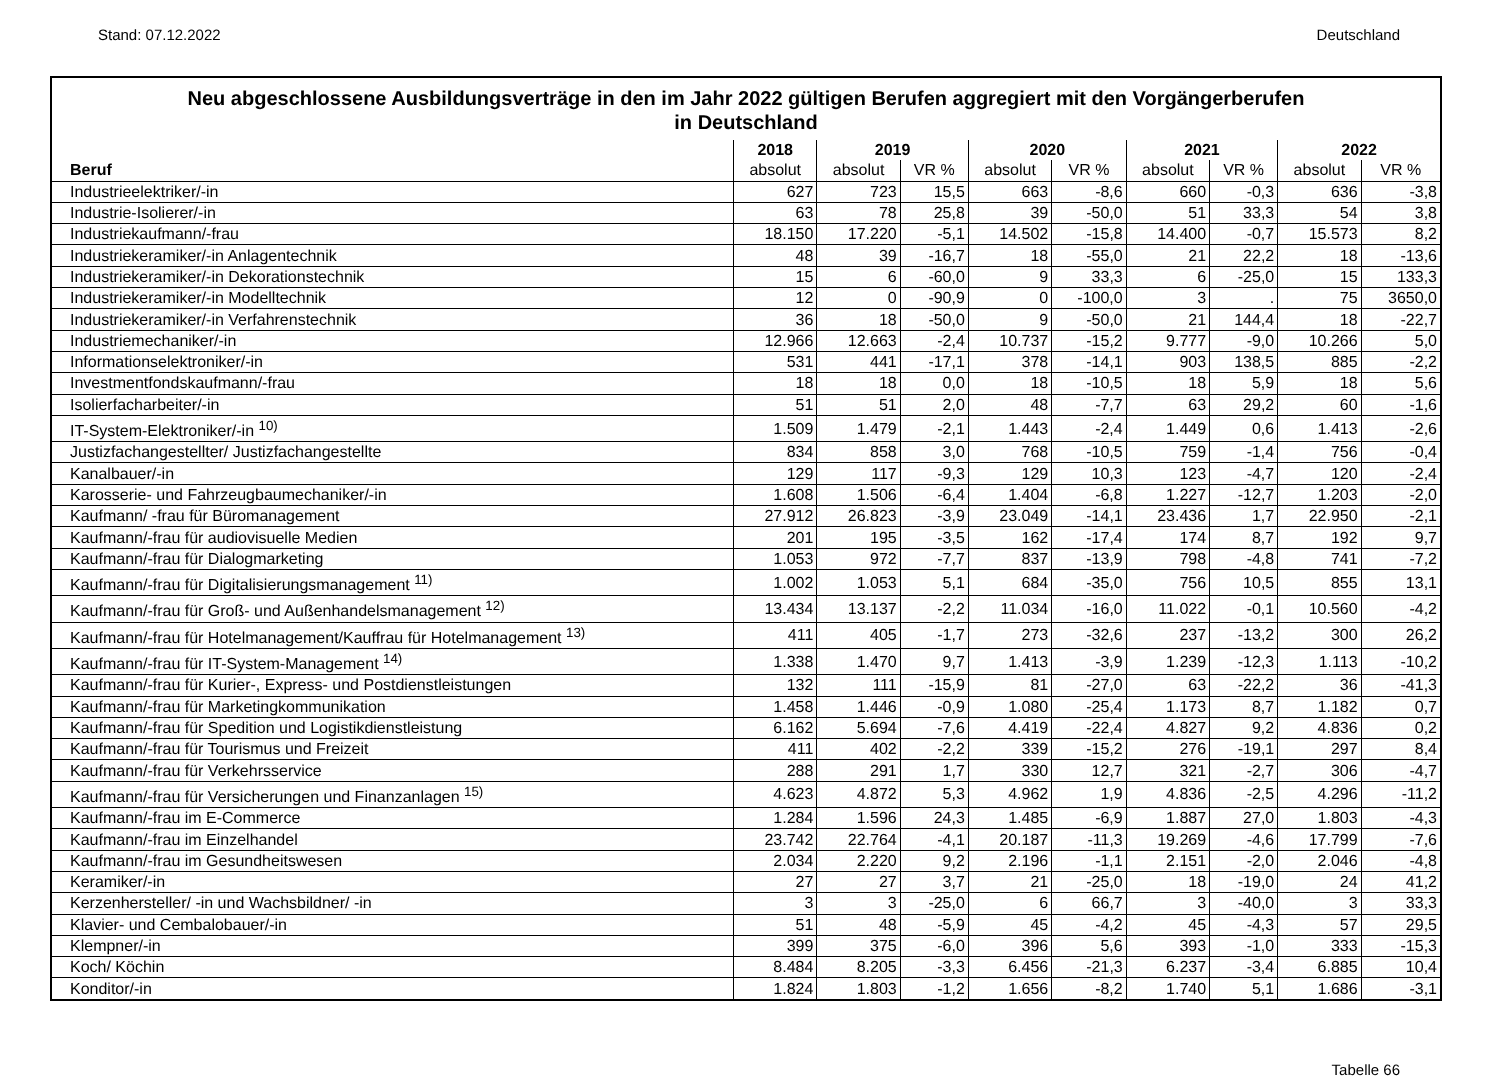Stand: 07.12.2022 Deutschland
Neu abgeschlossene Ausbildungsverträge in den im Jahr 2022 gültigen Berufen aggregiert mit den Vorgängerberufen
in Deutschland
| | 2018 | 2019 | | 2020 | | 2021 | | 2022 | |
| --- | --- | --- | --- | --- | --- | --- | --- | --- | --- |
| Beruf | absolut | absolut | VR % | absolut | VR % | absolut | VR % | absolut | VR % |
| Industrieelektriker/-in | 627 | 723 | 15,5 | 663 | -8,6 | 660 | -0,3 | 636 | -3,8 |
| Industrie-Isolierer/-in | 63 | 78 | 25,8 | 39 | -50,0 | 51 | 33,3 | 54 | 3,8 |
| Industriekaufmann/-frau | 18.150 | 17.220 | -5,1 | 14.502 | -15,8 | 14.400 | -0,7 | 15.573 | 8,2 |
| Industriekeramiker/-in Anlagentechnik | 48 | 39 | -16,7 | 18 | -55,0 | 21 | 22,2 | 18 | -13,6 |
| Industriekeramiker/-in Dekorationstechnik | 15 | 6 | -60,0 | 9 | 33,3 | 6 | -25,0 | 15 | 133,3 |
| Industriekeramiker/-in Modelltechnik | 12 | 0 | -90,9 | 0 | -100,0 | 3 | . | 75 | 3650,0 |
| Industriekeramiker/-in Verfahrenstechnik | 36 | 18 | -50,0 | 9 | -50,0 | 21 | 144,4 | 18 | -22,7 |
| Industriemechaniker/-in | 12.966 | 12.663 | -2,4 | 10.737 | -15,2 | 9.777 | -9,0 | 10.266 | 5,0 |
| Informationselektroniker/-in | 531 | 441 | -17,1 | 378 | -14,1 | 903 | 138,5 | 885 | -2,2 |
| Investmentfondskaufmann/-frau | 18 | 18 | 0,0 | 18 | -10,5 | 18 | 5,9 | 18 | 5,6 |
| Isolierfacharbeiter/-in | 51 | 51 | 2,0 | 48 | -7,7 | 63 | 29,2 | 60 | -1,6 |
| IT-System-Elektroniker/-in <sup>10)</sup> | 1.509 | 1.479 | -2,1 | 1.443 | -2,4 | 1.449 | 0,6 | 1.413 | -2,6 |
| Justizfachangestellter/ Justizfachangestellte | 834 | 858 | 3,0 | 768 | -10,5 | 759 | -1,4 | 756 | -0,4 |
| Kanalbauer/-in | 129 | 117 | -9,3 | 129 | 10,3 | 123 | -4,7 | 120 | -2,4 |
| Karosserie- und Fahrzeugbaumechaniker/-in | 1.608 | 1.506 | -6,4 | 1.404 | -6,8 | 1.227 | -12,7 | 1.203 | -2,0 |
| Kaufmann/ -frau für Büromanagement | 27.912 | 26.823 | -3,9 | 23.049 | -14,1 | 23.436 | 1,7 | 22.950 | -2,1 |
| Kaufmann/-frau für audiovisuelle Medien | 201 | 195 | -3,5 | 162 | -17,4 | 174 | 8,7 | 192 | 9,7 |
| Kaufmann/-frau für Dialogmarketing | 1.053 | 972 | -7,7 | 837 | -13,9 | 798 | -4,8 | 741 | -7,2 |
| Kaufmann/-frau für Digitalisierungsmanagement <sup>11)</sup> | 1.002 | 1.053 | 5,1 | 684 | -35,0 | 756 | 10,5 | 855 | 13,1 |
| Kaufmann/-frau für Groß- und Außenhandelsmanagement <sup>12)</sup> | 13.434 | 13.137 | -2,2 | 11.034 | -16,0 | 11.022 | -0,1 | 10.560 | -4,2 |
| Kaufmann/-frau für Hotelmanagement/Kauffrau für Hotelmanagement <sup>13)</sup> | 411 | 405 | -1,7 | 273 | -32,6 | 237 | -13,2 | 300 | 26,2 |
| Kaufmann/-frau für IT-System-Management <sup>14)</sup> | 1.338 | 1.470 | 9,7 | 1.413 | -3,9 | 1.239 | -12,3 | 1.113 | -10,2 |
| Kaufmann/-frau für Kurier-, Express- und Postdienstleistungen | 132 | 111 | -15,9 | 81 | -27,0 | 63 | -22,2 | 36 | -41,3 |
| Kaufmann/-frau für Marketingkommunikation | 1.458 | 1.446 | -0,9 | 1.080 | -25,4 | 1.173 | 8,7 | 1.182 | 0,7 |
| Kaufmann/-frau für Spedition und Logistikdienstleistung | 6.162 | 5.694 | -7,6 | 4.419 | -22,4 | 4.827 | 9,2 | 4.836 | 0,2 |
| Kaufmann/-frau für Tourismus und Freizeit | 411 | 402 | -2,2 | 339 | -15,2 | 276 | -19,1 | 297 | 8,4 |
| Kaufmann/-frau für Verkehrsservice | 288 | 291 | 1,7 | 330 | 12,7 | 321 | -2,7 | 306 | -4,7 |
| Kaufmann/-frau für Versicherungen und Finanzanlagen <sup>15)</sup> | 4.623 | 4.872 | 5,3 | 4.962 | 1,9 | 4.836 | -2,5 | 4.296 | -11,2 |
| Kaufmann/-frau im E-Commerce | 1.284 | 1.596 | 24,3 | 1.485 | -6,9 | 1.887 | 27,0 | 1.803 | -4,3 |
| Kaufmann/-frau im Einzelhandel | 23.742 | 22.764 | -4,1 | 20.187 | -11,3 | 19.269 | -4,6 | 17.799 | -7,6 |
| Kaufmann/-frau im Gesundheitswesen | 2.034 | 2.220 | 9,2 | 2.196 | -1,1 | 2.151 | -2,0 | 2.046 | -4,8 |
| Keramiker/-in | 27 | 27 | 3,7 | 21 | -25,0 | 18 | -19,0 | 24 | 41,2 |
| Kerzenhersteller/ -in und Wachsbildner/ -in | 3 | 3 | -25,0 | 6 | 66,7 | 3 | -40,0 | 3 | 33,3 |
| Klavier- und Cembalobauer/-in | 51 | 48 | -5,9 | 45 | -4,2 | 45 | -4,3 | 57 | 29,5 |
| Klempner/-in | 399 | 375 | -6,0 | 396 | 5,6 | 393 | -1,0 | 333 | -15,3 |
| Koch/ Köchin | 8.484 | 8.205 | -3,3 | 6.456 | -21,3 | 6.237 | -3,4 | 6.885 | 10,4 |
| Konditor/-in | 1.824 | 1.803 | -1,2 | 1.656 | -8,2 | 1.740 | 5,1 | 1.686 | -3,1 |
Tabelle 66